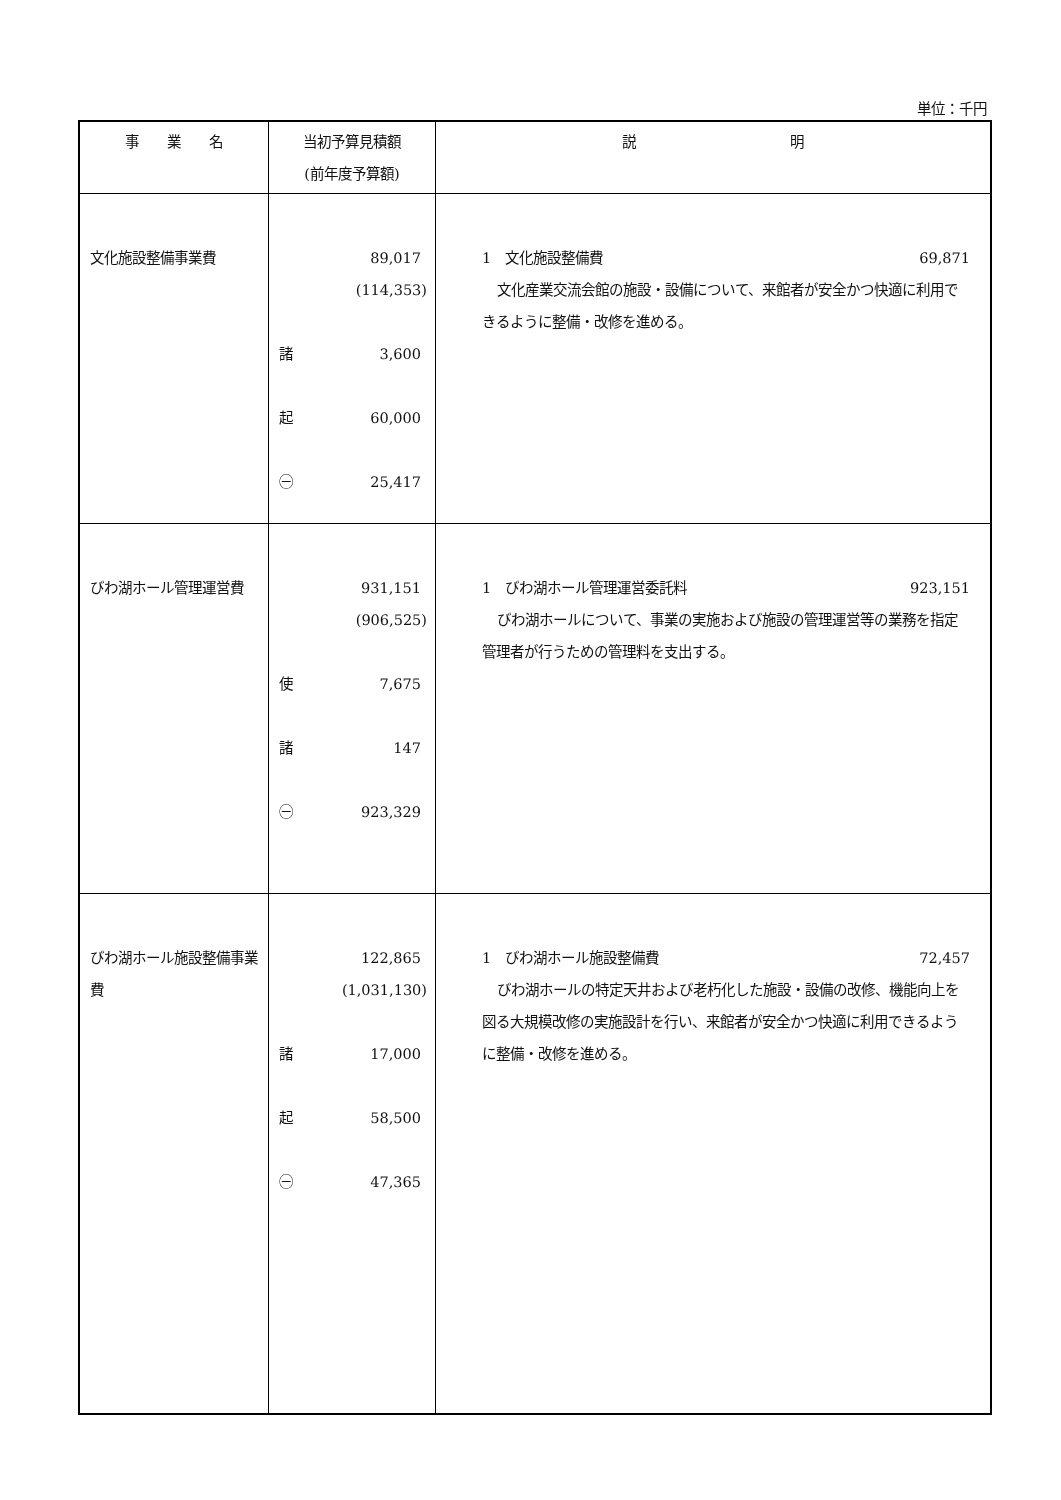単位：千円
| 事 業 名 | 当初予算見積額 (前年度予算額) | 説 明 |
| --- | --- | --- |
| 文化施設整備事業費 | 89,017 (114,353) 諸 3,600 起 60,000 ㊀ 25,417 | 1 文化施設整備費 69,871 文化産業交流会館の施設・設備について、来館者が安全かつ快適に利用できるように整備・改修を進める。 |
| びわ湖ホール管理運営費 | 931,151 (906,525) 使 7,675 諸 147 ㊀ 923,329 | 1 びわ湖ホール管理運営委託料 923,151 びわ湖ホールについて、事業の実施および施設の管理運営等の業務を指定管理者が行うための管理料を支出する。 |
| びわ湖ホール施設整備事業費 | 122,865 (1,031,130) 諸 17,000 起 58,500 ㊀ 47,365 | 1 びわ湖ホール施設整備費 72,457 びわ湖ホールの特定天井および老朽化した施設・設備の改修、機能向上を図る大規模改修の実施設計を行い、来館者が安全かつ快適に利用できるように整備・改修を進める。 |